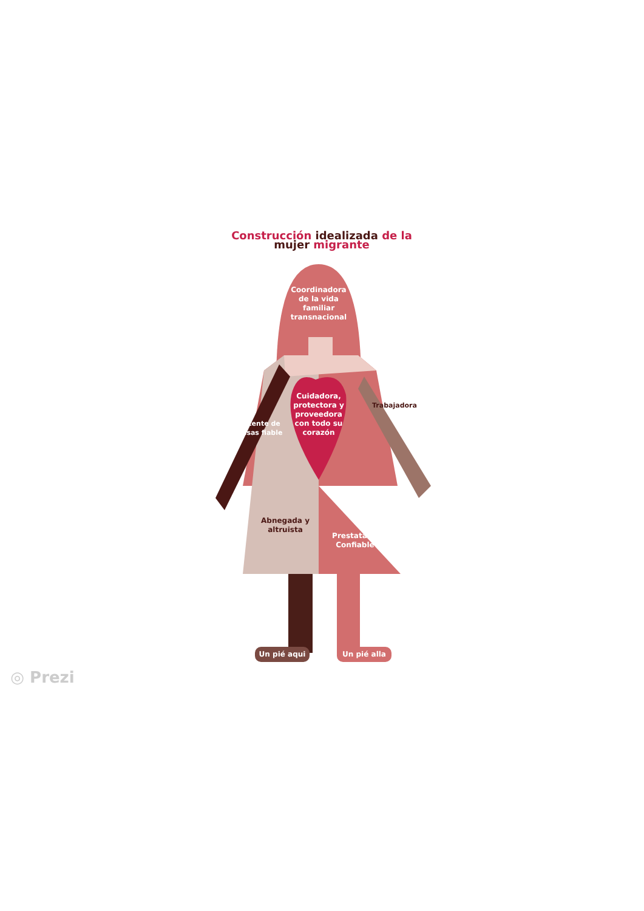Construcción idealizada de la mujer migrante
Coordinadora de la vida familiar transnacional
Remitente de remesas fiable
Cuidadora, protectora y proveedora con todo su corazón
Trabajadora
Abnegada y altruista
Prestataria Confiable
Un pié aqui Un pié alla
◎ Prezi